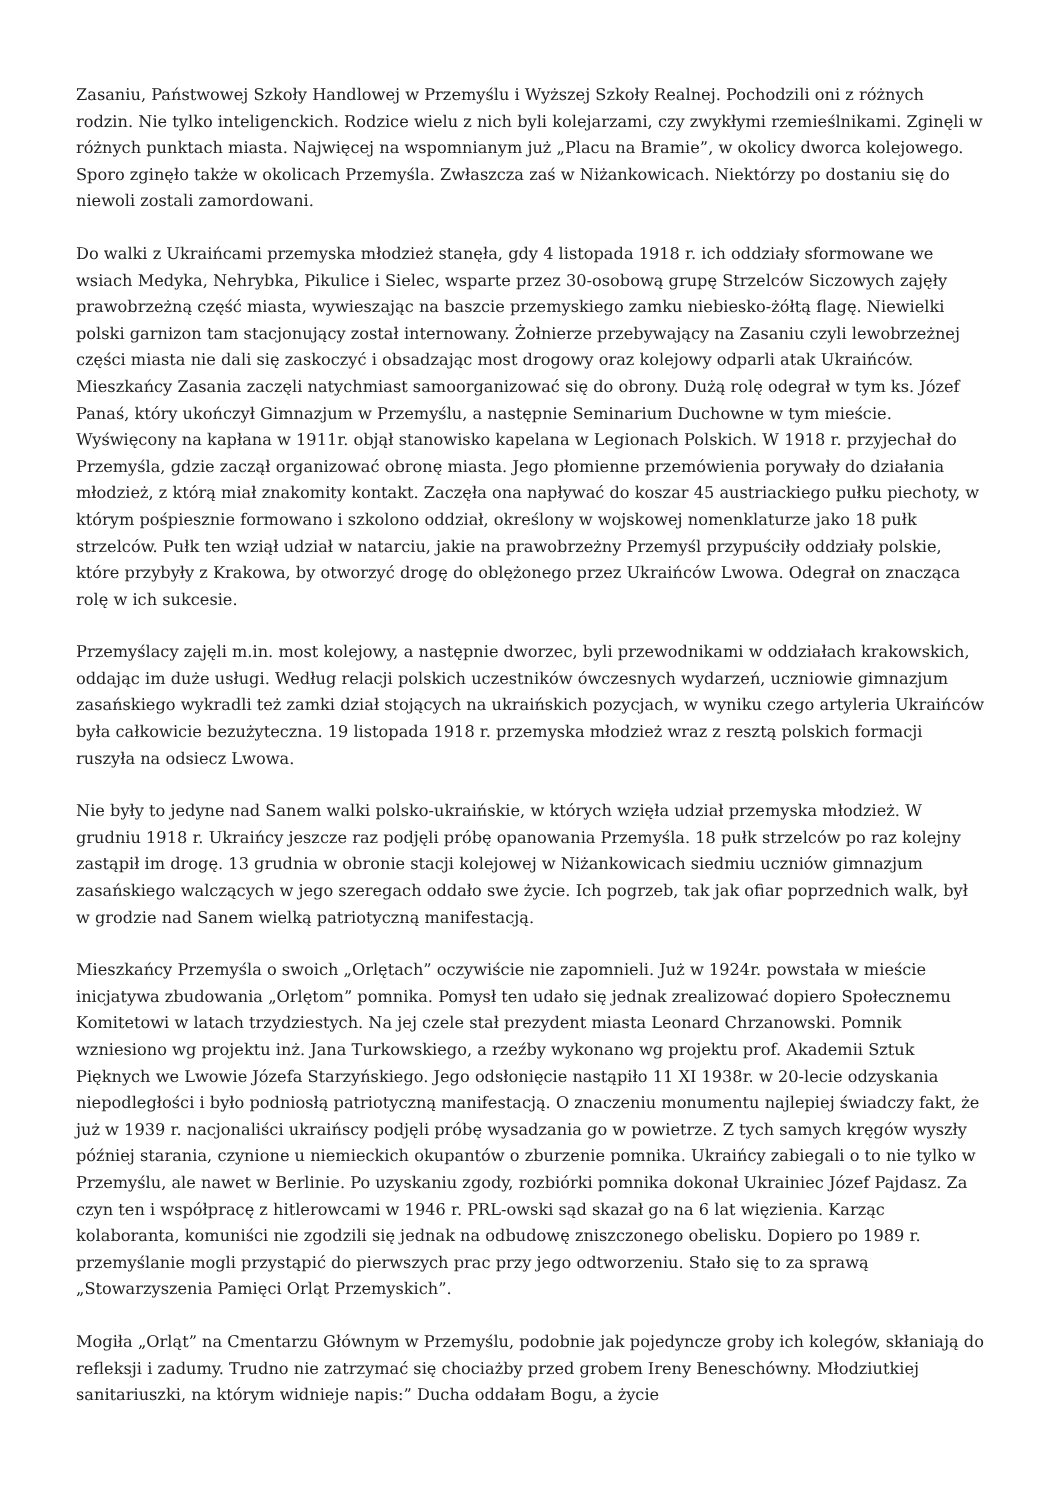Zasaniu, Państwowej Szkoły Handlowej w Przemyślu i Wyższej Szkoły Realnej. Pochodzili oni z różnych rodzin. Nie tylko inteligenckich. Rodzice wielu z nich byli kolejarzami, czy zwykłymi rzemieślnikami. Zginęli w różnych punktach miasta. Najwięcej na wspomnianym już „Placu na Bramie”, w okolicy dworca kolejowego. Sporo zginęło także w okolicach Przemyśla. Zwłaszcza zaś w Niżankowicach. Niektórzy po dostaniu się do niewoli zostali zamordowani.
Do walki z Ukraińcami przemyska młodzież stanęła, gdy 4 listopada 1918 r. ich oddziały sformowane we wsiach Medyka, Nehrybka, Pikulice i Sielec, wsparte przez 30-osobową grupę Strzelców Siczowych zajęły prawobrzeżną część miasta, wywieszając na baszcie przemyskiego zamku niebiesko-żółtą flagę. Niewielki polski garnizon tam stacjonujący został internowany. Żołnierze przebywający na Zasaniu czyli lewobrzeżnej części miasta nie dali się zaskoczyć i obsadzając most drogowy oraz kolejowy odparli atak Ukraińców. Mieszkańcy Zasania zaczęli natychmiast samoorganizować się do obrony. Dużą rolę odegrał w tym ks. Józef Panaś, który ukończył Gimnazjum w Przemyślu, a następnie Seminarium Duchowne w tym mieście. Wyświęcony na kapłana w 1911r. objął stanowisko kapelana w Legionach Polskich. W 1918 r. przyjechał do Przemyśla, gdzie zaczął organizować obronę miasta. Jego płomienne przemówienia porywały do działania młodzież, z którą miał znakomity kontakt. Zaczęła ona napływać do koszar 45 austriackiego pułku piechoty, w którym pośpiesznie formowano i szkolono oddział, określony w wojskowej nomenklaturze jako 18 pułk strzelców. Pułk ten wziął udział w natarciu, jakie na prawobrzeżny Przemyśl przypuściły oddziały polskie, które przybyły z Krakowa, by otworzyć drogę do oblężonego przez Ukraińców Lwowa. Odegrał on znacząca rolę w ich sukcesie.
Przemyślacy zajęli m.in. most kolejowy, a następnie dworzec, byli przewodnikami w oddziałach krakowskich, oddając im duże usługi. Według relacji polskich uczestników ówczesnych wydarzeń, uczniowie gimnazjum zasańskiego wykradli też zamki dział stojących na ukraińskich pozycjach, w wyniku czego artyleria Ukraińców była całkowicie bezużyteczna. 19 listopada 1918 r. przemyska młodzież wraz z resztą polskich formacji ruszyła na odsiecz Lwowa.
Nie były to jedyne nad Sanem walki polsko-ukraińskie, w których wzięła udział przemyska młodzież. W grudniu 1918 r. Ukraińcy jeszcze raz podjęli próbę opanowania Przemyśla. 18 pułk strzelców po raz kolejny zastąpił im drogę. 13 grudnia w obronie stacji kolejowej w Niżankowicach siedmiu uczniów gimnazjum zasańskiego walczących w jego szeregach oddało swe życie. Ich pogrzeb, tak jak ofiar poprzednich walk, był w grodzie nad Sanem wielką patriotyczną manifestacją.
Mieszkańcy Przemyśla o swoich „Orlętach” oczywiście nie zapomnieli. Już w 1924r. powstała w mieście inicjatywa zbudowania „Orlętom” pomnika. Pomysł ten udało się jednak zrealizować dopiero Społecznemu Komitetowi w latach trzydziestych. Na jej czele stał prezydent miasta Leonard Chrzanowski. Pomnik wzniesiono wg projektu inż. Jana Turkowskiego, a rzeźby wykonano wg projektu prof. Akademii Sztuk Pięknych we Lwowie Józefa Starzyńskiego. Jego odsłonięcie nastąpiło 11 XI 1938r. w 20-lecie odzyskania niepodległości i było podniosłą patriotyczną manifestacją. O znaczeniu monumentu najlepiej świadczy fakt, że już w 1939 r. nacjonaliści ukraińscy podjęli próbę wysadzania go w powietrze. Z tych samych kręgów wyszły później starania, czynione u niemieckich okupantów o zburzenie pomnika. Ukraińcy zabiegali o to nie tylko w Przemyślu, ale nawet w Berlinie. Po uzyskaniu zgody, rozbiórki pomnika dokonał Ukrainiec Józef Pajdasz. Za czyn ten i współpracę z hitlerowcami w 1946 r. PRL-owski sąd skazał go na 6 lat więzienia. Karząc kolaboranta, komuniści nie zgodzili się jednak na odbudowę zniszczonego obelisku. Dopiero po 1989 r. przemyślanie mogli przystąpić do pierwszych prac przy jego odtworzeniu. Stało się to za sprawą „Stowarzyszenia Pamięci Orląt Przemyskich”.
Mogiła „Orląt” na Cmentarzu Głównym w Przemyślu, podobnie jak pojedyncze groby ich kolegów, skłaniają do refleksji i zadumy. Trudno nie zatrzymać się chociażby przed grobem Ireny Beneschówny. Młodziutkiej sanitariuszki, na którym widnieje napis:” Ducha oddałam Bogu, a życie